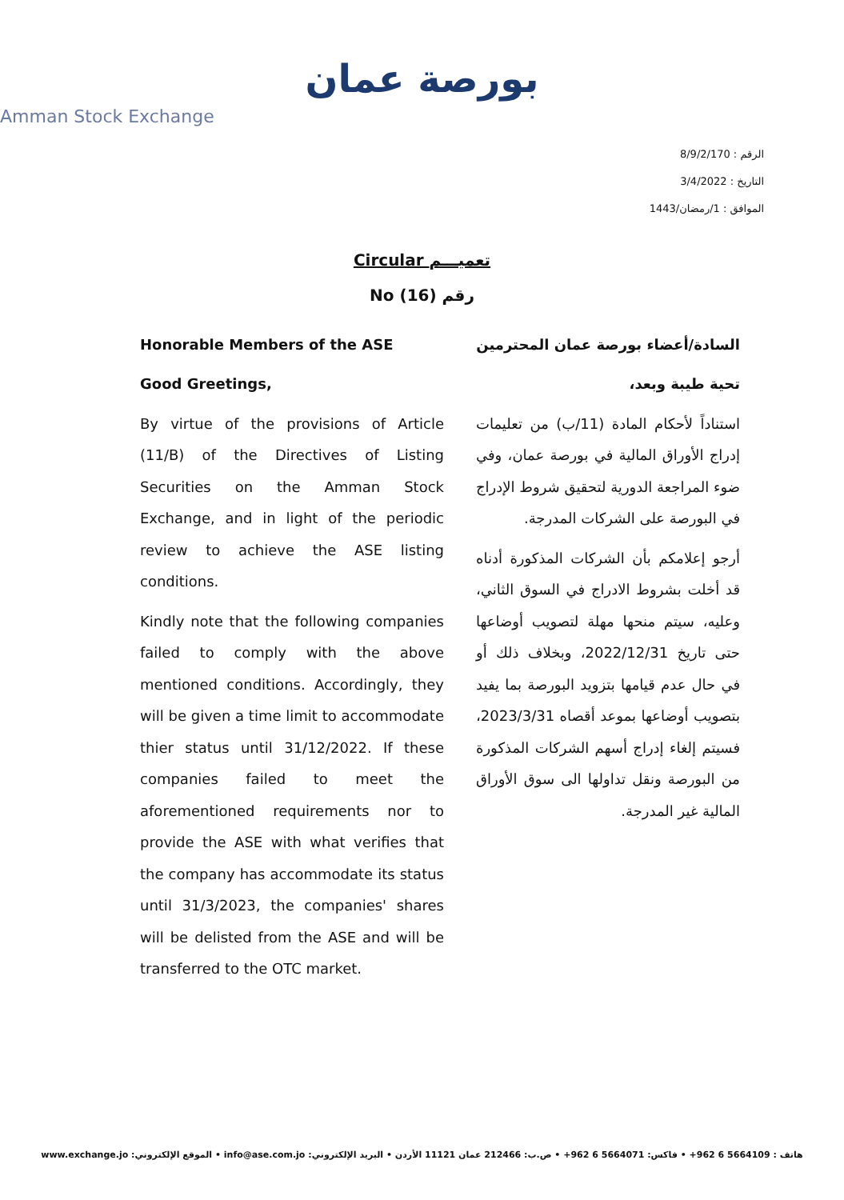بورصة عمان
Amman Stock Exchange
الرقم : 8/9/2/170
التاريخ : 3/4/2022
الموافق : 1/رمضان/1443
Circular تعميـــم
No (16) رقم
Honorable Members of the ASE
Good Greetings,
By virtue of the provisions of Article (11/B) of the Directives of Listing Securities on the Amman Stock Exchange, and in light of the periodic review to achieve the ASE listing conditions.
Kindly note that the following companies failed to comply with the above mentioned conditions. Accordingly, they will be given a time limit to accommodate thier status until 31/12/2022. If these companies failed to meet the aforementioned requirements nor to provide the ASE with what verifies that the company has accommodate its status until 31/3/2023, the companies' shares will be delisted from the ASE and will be transferred to the OTC market.
السادة/أعضاء بورصة عمان المحترمين
تحية طيبة وبعد،
استناداً لأحكام المادة (11/ب) من تعليمات إدراج الأوراق المالية في بورصة عمان، وفي ضوء المراجعة الدورية لتحقيق شروط الإدراج في البورصة على الشركات المدرجة.
أرجو إعلامكم بأن الشركات المذكورة أدناه قد أخلت بشروط الادراج في السوق الثاني، وعليه، سيتم منحها مهلة لتصويب أوضاعها حتى تاريخ 2022/12/31، وبخلاف ذلك أو في حال عدم قيامها بتزويد البورصة بما يفيد بتصويب أوضاعها بموعد أقصاه 2023/3/31، فسيتم إلغاء إدراج أسهم الشركات المذكورة من البورصة ونقل تداولها الى سوق الأوراق المالية غير المدرجة.
هاتف : 5664109 6 962+ • فاكس: 5664071 6 962+ • ص.ب: 212466 عمان 11121 الأردن • البريد الإلكتروني: info@ase.com.jo • الموقع الإلكتروني: www.exchange.jo